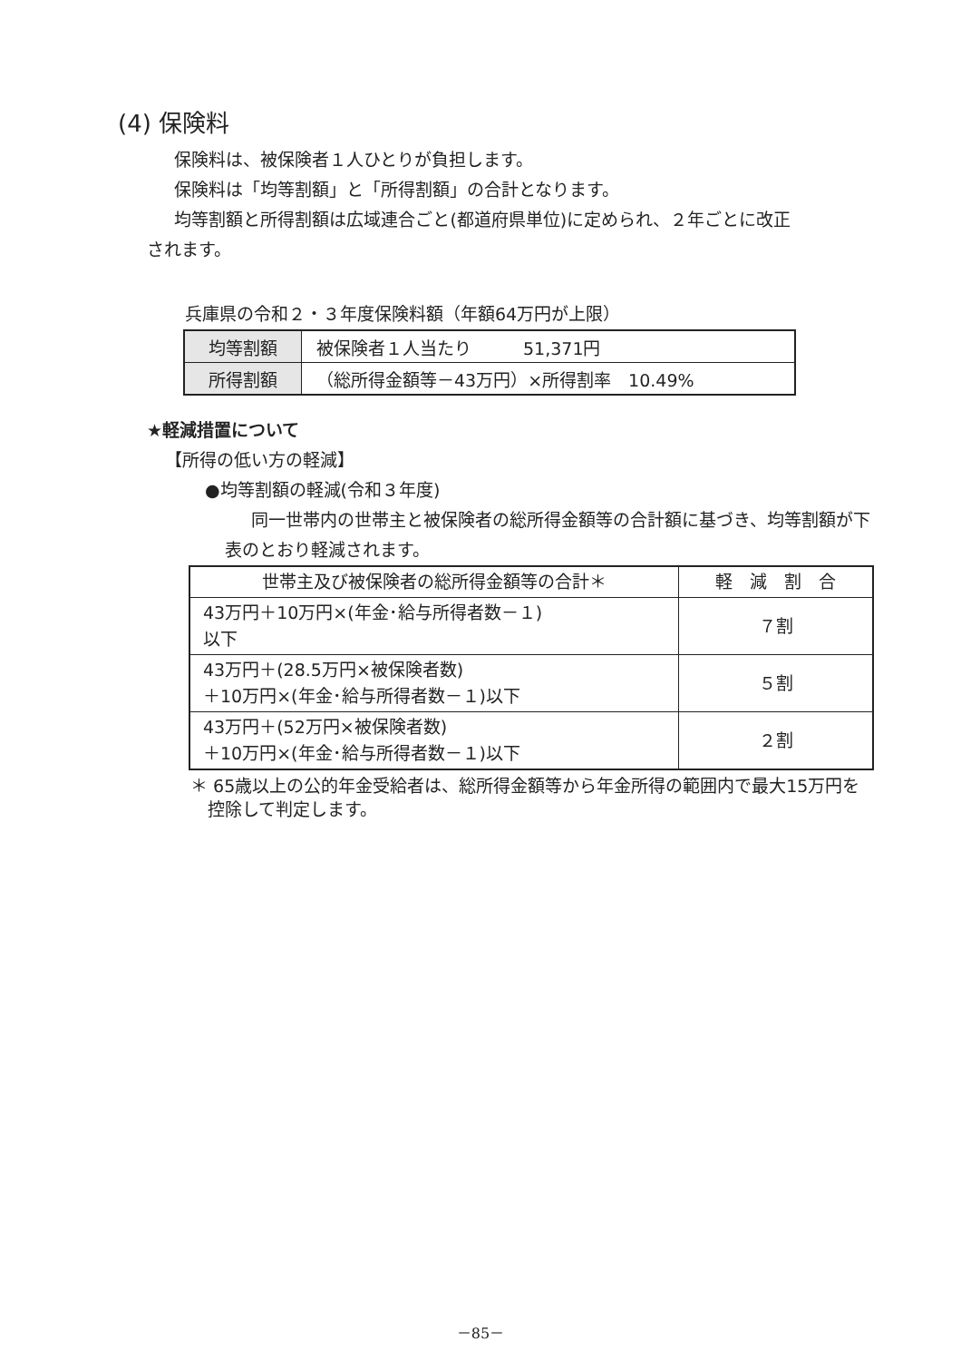(4) 保険料
保険料は、被保険者１人ひとりが負担します。
保険料は「均等割額」と「所得割額」の合計となります。
均等割額と所得割額は広域連合ごと(都道府県単位)に定められ、２年ごとに改正
されます。
兵庫県の令和２・３年度保険料額（年額64万円が上限）
| 均等割額 | 被保険者１人当たり 51,371円 |
| 所得割額 | （総所得金額等－43万円）×所得割率 10.49% |
★軽減措置について
【所得の低い方の軽減】
●均等割額の軽減(令和３年度)
同一世帯内の世帯主と被保険者の総所得金額等の合計額に基づき、均等割額が下表のとおり軽減されます。
| 世帯主及び被保険者の総所得金額等の合計＊ | 軽 減 割 合 |
| --- | --- |
| 43万円＋10万円×(年金･給与所得者数－１) 以下 | ７割 |
| 43万円＋(28.5万円×被保険者数) ＋10万円×(年金･給与所得者数－１)以下 | ５割 |
| 43万円＋(52万円×被保険者数) ＋10万円×(年金･給与所得者数－１)以下 | ２割 |
＊ 65歳以上の公的年金受給者は、総所得金額等から年金所得の範囲内で最大15万円を
　控除して判定します。
－85－